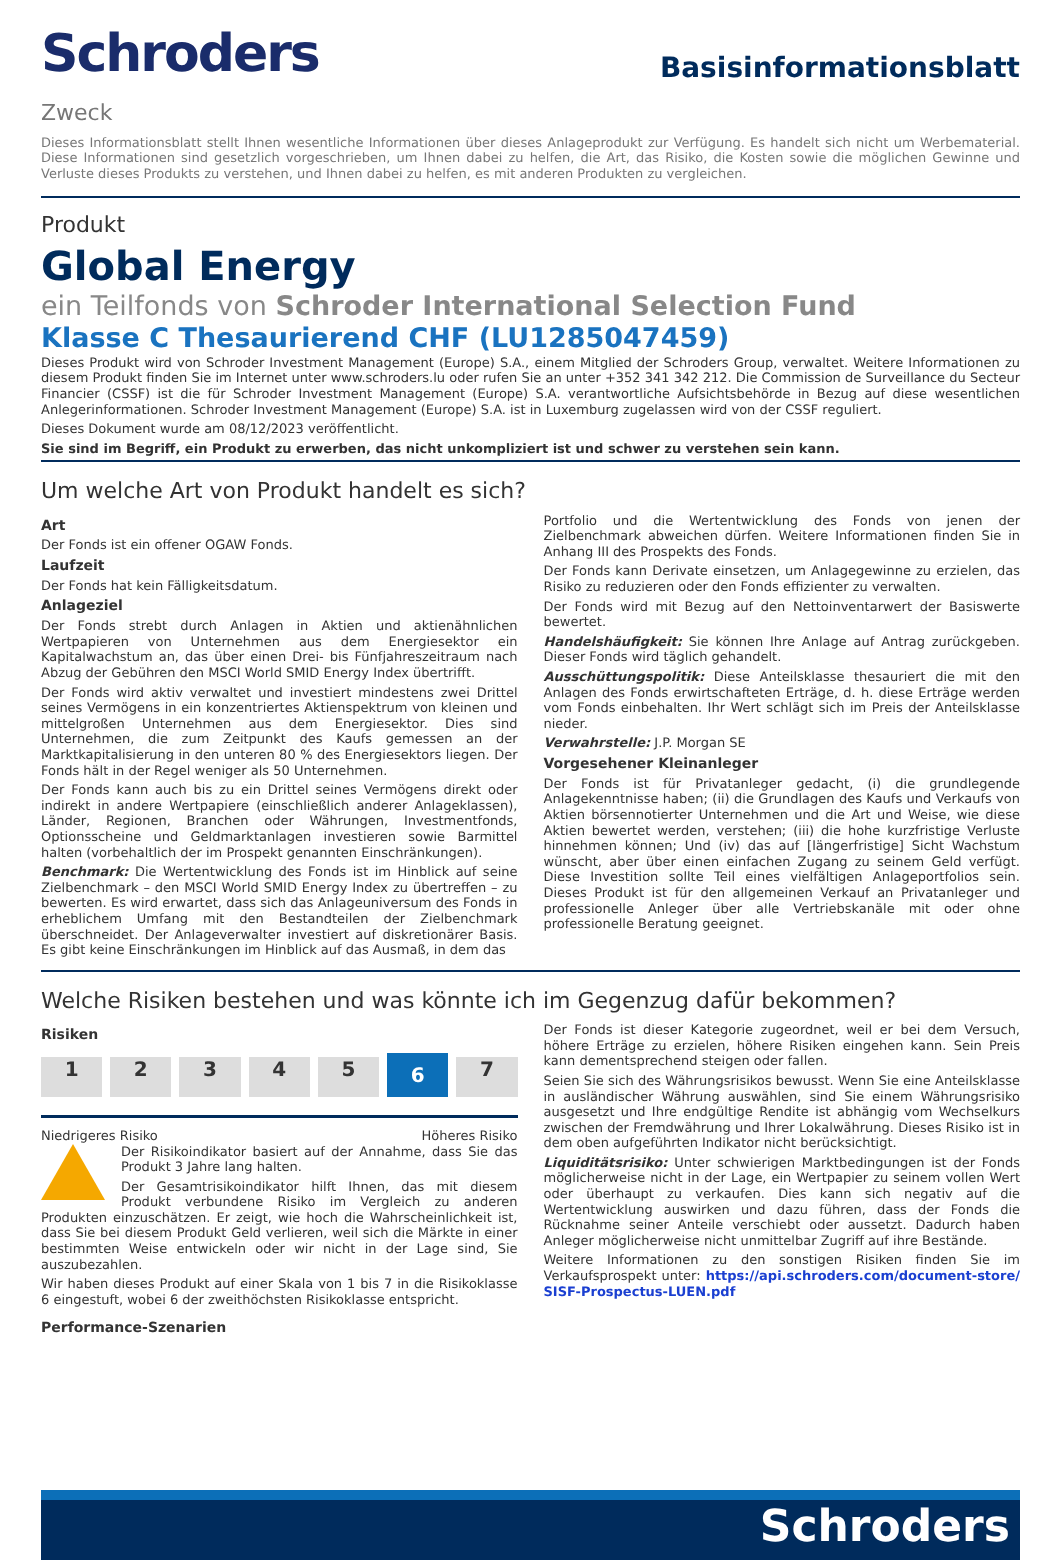Schroders
Basisinformationsblatt
Zweck
Dieses Informationsblatt stellt Ihnen wesentliche Informationen über dieses Anlageprodukt zur Verfügung. Es handelt sich nicht um Werbematerial. Diese Informationen sind gesetzlich vorgeschrieben, um Ihnen dabei zu helfen, die Art, das Risiko, die Kosten sowie die möglichen Gewinne und Verluste dieses Produkts zu verstehen, und Ihnen dabei zu helfen, es mit anderen Produkten zu vergleichen.
Produkt
Global Energy
ein Teilfonds von Schroder International Selection Fund
Klasse C Thesaurierend CHF (LU1285047459)
Dieses Produkt wird von Schroder Investment Management (Europe) S.A., einem Mitglied der Schroders Group, verwaltet. Weitere Informationen zu diesem Produkt finden Sie im Internet unter www.schroders.lu oder rufen Sie an unter +352 341 342 212. Die Commission de Surveillance du Secteur Financier (CSSF) ist die für Schroder Investment Management (Europe) S.A. verantwortliche Aufsichtsbehörde in Bezug auf diese wesentlichen Anlegerinformationen. Schroder Investment Management (Europe) S.A. ist in Luxemburg zugelassen wird von der CSSF reguliert.
Dieses Dokument wurde am 08/12/2023 veröffentlicht.
Sie sind im Begriff, ein Produkt zu erwerben, das nicht unkompliziert ist und schwer zu verstehen sein kann.
Um welche Art von Produkt handelt es sich?
Art
Der Fonds ist ein offener OGAW Fonds.
Laufzeit
Der Fonds hat kein Fälligkeitsdatum.
Anlageziel
Der Fonds strebt durch Anlagen in Aktien und aktienähnlichen Wertpapieren von Unternehmen aus dem Energiesektor ein Kapitalwachstum an, das über einen Drei- bis Fünfjahreszeitraum nach Abzug der Gebühren den MSCI World SMID Energy Index übertrifft.
Der Fonds wird aktiv verwaltet und investiert mindestens zwei Drittel seines Vermögens in ein konzentriertes Aktienspektrum von kleinen und mittelgroßen Unternehmen aus dem Energiesektor. Dies sind Unternehmen, die zum Zeitpunkt des Kaufs gemessen an der Marktkapitalisierung in den unteren 80 % des Energiesektors liegen. Der Fonds hält in der Regel weniger als 50 Unternehmen.
Der Fonds kann auch bis zu ein Drittel seines Vermögens direkt oder indirekt in andere Wertpapiere (einschließlich anderer Anlageklassen), Länder, Regionen, Branchen oder Währungen, Investmentfonds, Optionsscheine und Geldmarktanlagen investieren sowie Barmittel halten (vorbehaltlich der im Prospekt genannten Einschränkungen).
Benchmark: Die Wertentwicklung des Fonds ist im Hinblick auf seine Zielbenchmark – den MSCI World SMID Energy Index zu übertreffen – zu bewerten. Es wird erwartet, dass sich das Anlageuniversum des Fonds in erheblichem Umfang mit den Bestandteilen der Zielbenchmark überschneidet. Der Anlageverwalter investiert auf diskretionärer Basis. Es gibt keine Einschränkungen im Hinblick auf das Ausmaß, in dem das
Portfolio und die Wertentwicklung des Fonds von jenen der Zielbenchmark abweichen dürfen. Weitere Informationen finden Sie in Anhang III des Prospekts des Fonds.
Der Fonds kann Derivate einsetzen, um Anlagegewinne zu erzielen, das Risiko zu reduzieren oder den Fonds effizienter zu verwalten.
Der Fonds wird mit Bezug auf den Nettoinventarwert der Basiswerte bewertet.
Handelshäufigkeit: Sie können Ihre Anlage auf Antrag zurückgeben. Dieser Fonds wird täglich gehandelt.
Ausschüttungspolitik: Diese Anteilsklasse thesauriert die mit den Anlagen des Fonds erwirtschafteten Erträge, d. h. diese Erträge werden vom Fonds einbehalten. Ihr Wert schlägt sich im Preis der Anteilsklasse nieder.
Verwahrstelle: J.P. Morgan SE
Vorgesehener Kleinanleger
Der Fonds ist für Privatanleger gedacht, (i) die grundlegende Anlagekenntnisse haben; (ii) die Grundlagen des Kaufs und Verkaufs von Aktien börsennotierter Unternehmen und die Art und Weise, wie diese Aktien bewertet werden, verstehen; (iii) die hohe kurzfristige Verluste hinnehmen können; Und (iv) das auf [längerfristige] Sicht Wachstum wünscht, aber über einen einfachen Zugang zu seinem Geld verfügt. Diese Investition sollte Teil eines vielfältigen Anlageportfolios sein. Dieses Produkt ist für den allgemeinen Verkauf an Privatanleger und professionelle Anleger über alle Vertriebskanäle mit oder ohne professionelle Beratung geeignet.
Welche Risiken bestehen und was könnte ich im Gegenzug dafür bekommen?
Risiken
1 2 3 4 5 6 7
Niedrigeres Risiko Höheres Risiko
Der Risikoindikator basiert auf der Annahme, dass Sie das Produkt 3 Jahre lang halten.
Der Gesamtrisikoindikator hilft Ihnen, das mit diesem Produkt verbundene Risiko im Vergleich zu anderen Produkten einzuschätzen. Er zeigt, wie hoch die Wahrscheinlichkeit ist, dass Sie bei diesem Produkt Geld verlieren, weil sich die Märkte in einer bestimmten Weise entwickeln oder wir nicht in der Lage sind, Sie auszubezahlen.
Wir haben dieses Produkt auf einer Skala von 1 bis 7 in die Risikoklasse 6 eingestuft, wobei 6 der zweithöchsten Risikoklasse entspricht.
Performance-Szenarien
Der Fonds ist dieser Kategorie zugeordnet, weil er bei dem Versuch, höhere Erträge zu erzielen, höhere Risiken eingehen kann. Sein Preis kann dementsprechend steigen oder fallen.
Seien Sie sich des Währungsrisikos bewusst. Wenn Sie eine Anteilsklasse in ausländischer Währung auswählen, sind Sie einem Währungsrisiko ausgesetzt und Ihre endgültige Rendite ist abhängig vom Wechselkurs zwischen der Fremdwährung und Ihrer Lokalwährung. Dieses Risiko ist in dem oben aufgeführten Indikator nicht berücksichtigt.
Liquiditätsrisiko: Unter schwierigen Marktbedingungen ist der Fonds möglicherweise nicht in der Lage, ein Wertpapier zu seinem vollen Wert oder überhaupt zu verkaufen. Dies kann sich negativ auf die Wertentwicklung auswirken und dazu führen, dass der Fonds die Rücknahme seiner Anteile verschiebt oder aussetzt. Dadurch haben Anleger möglicherweise nicht unmittelbar Zugriff auf ihre Bestände.
Weitere Informationen zu den sonstigen Risiken finden Sie im Verkaufsprospekt unter: https://api.schroders.com/document-store/ SISF-Prospectus-LUEN.pdf
Schroders